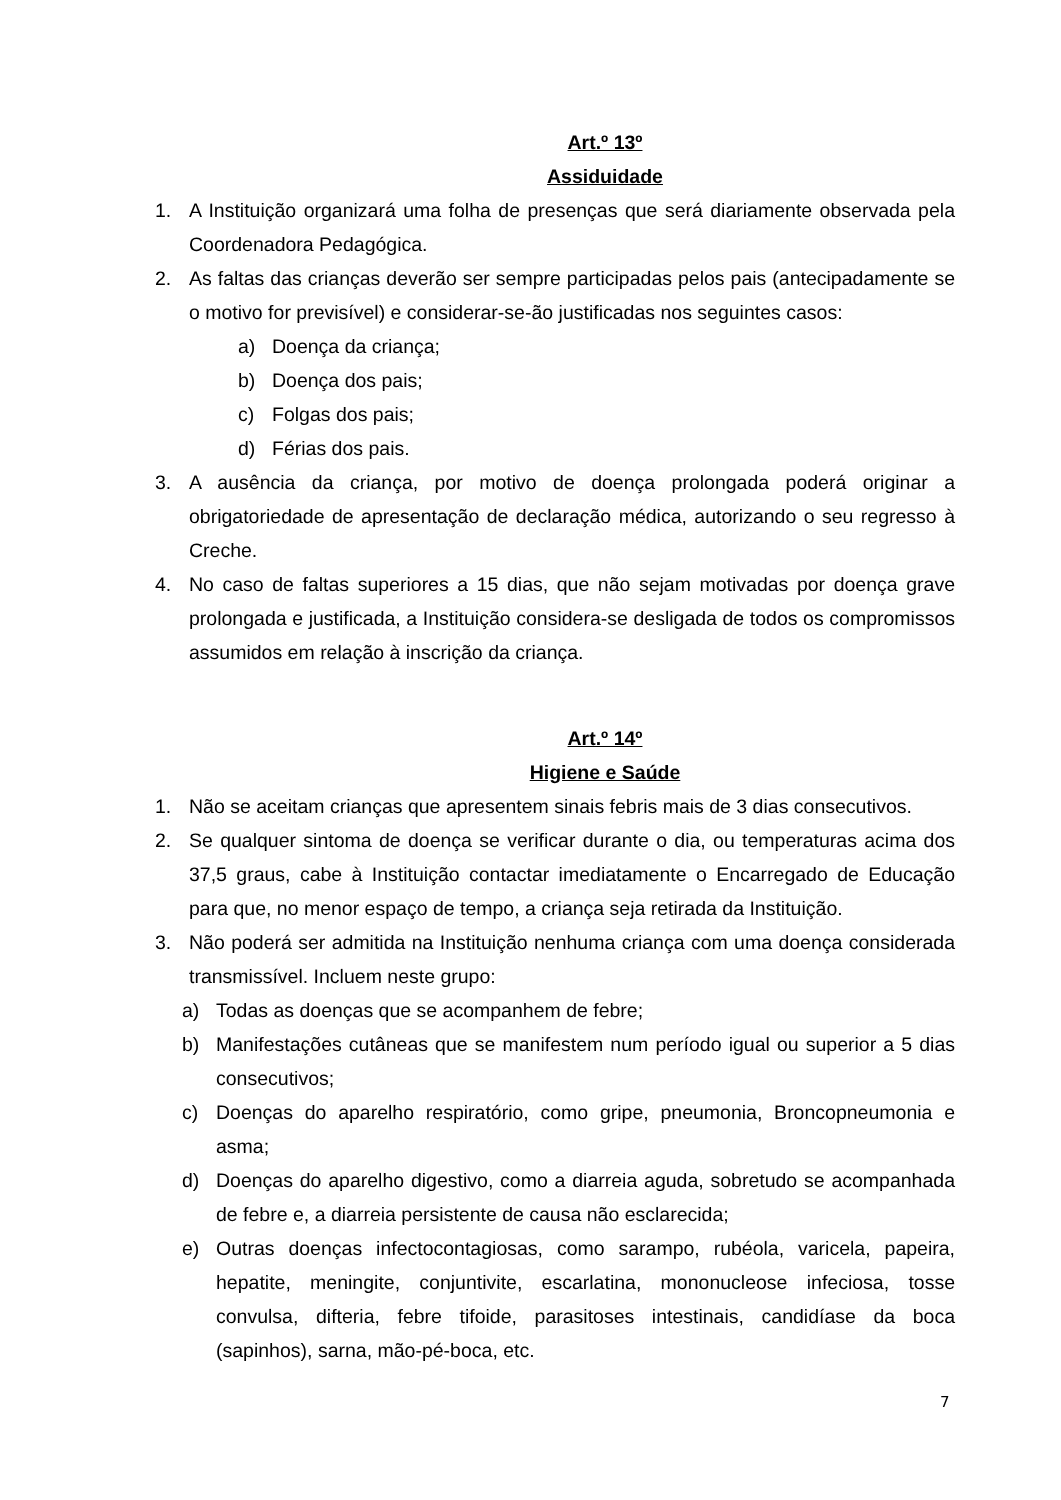Art.º 13º
Assiduidade
1. A Instituição organizará uma folha de presenças que será diariamente observada pela Coordenadora Pedagógica.
2. As faltas das crianças deverão ser sempre participadas pelos pais (antecipadamente se o motivo for previsível) e considerar-se-ão justificadas nos seguintes casos:
a) Doença da criança;
b) Doença dos pais;
c) Folgas dos pais;
d) Férias dos pais.
3. A ausência da criança, por motivo de doença prolongada poderá originar a obrigatoriedade de apresentação de declaração médica, autorizando o seu regresso à Creche.
4. No caso de faltas superiores a 15 dias, que não sejam motivadas por doença grave prolongada e justificada, a Instituição considera-se desligada de todos os compromissos assumidos em relação à inscrição da criança.
Art.º 14º
Higiene e Saúde
1. Não se aceitam crianças que apresentem sinais febris mais de 3 dias consecutivos.
2. Se qualquer sintoma de doença se verificar durante o dia, ou temperaturas acima dos 37,5 graus, cabe à Instituição contactar imediatamente o Encarregado de Educação para que, no menor espaço de tempo, a criança seja retirada da Instituição.
3. Não poderá ser admitida na Instituição nenhuma criança com uma doença considerada transmissível. Incluem neste grupo:
a) Todas as doenças que se acompanhem de febre;
b) Manifestações cutâneas que se manifestem num período igual ou superior a 5 dias consecutivos;
c) Doenças do aparelho respiratório, como gripe, pneumonia, Broncopneumonia e asma;
d) Doenças do aparelho digestivo, como a diarreia aguda, sobretudo se acompanhada de febre e, a diarreia persistente de causa não esclarecida;
e) Outras doenças infectocontagiosas, como sarampo, rubéola, varicela, papeira, hepatite, meningite, conjuntivite, escarlatina, mononucleose infeciosa, tosse convulsa, difteria, febre tifoide, parasitoses intestinais, candidíase da boca (sapinhos), sarna, mão-pé-boca, etc.
7